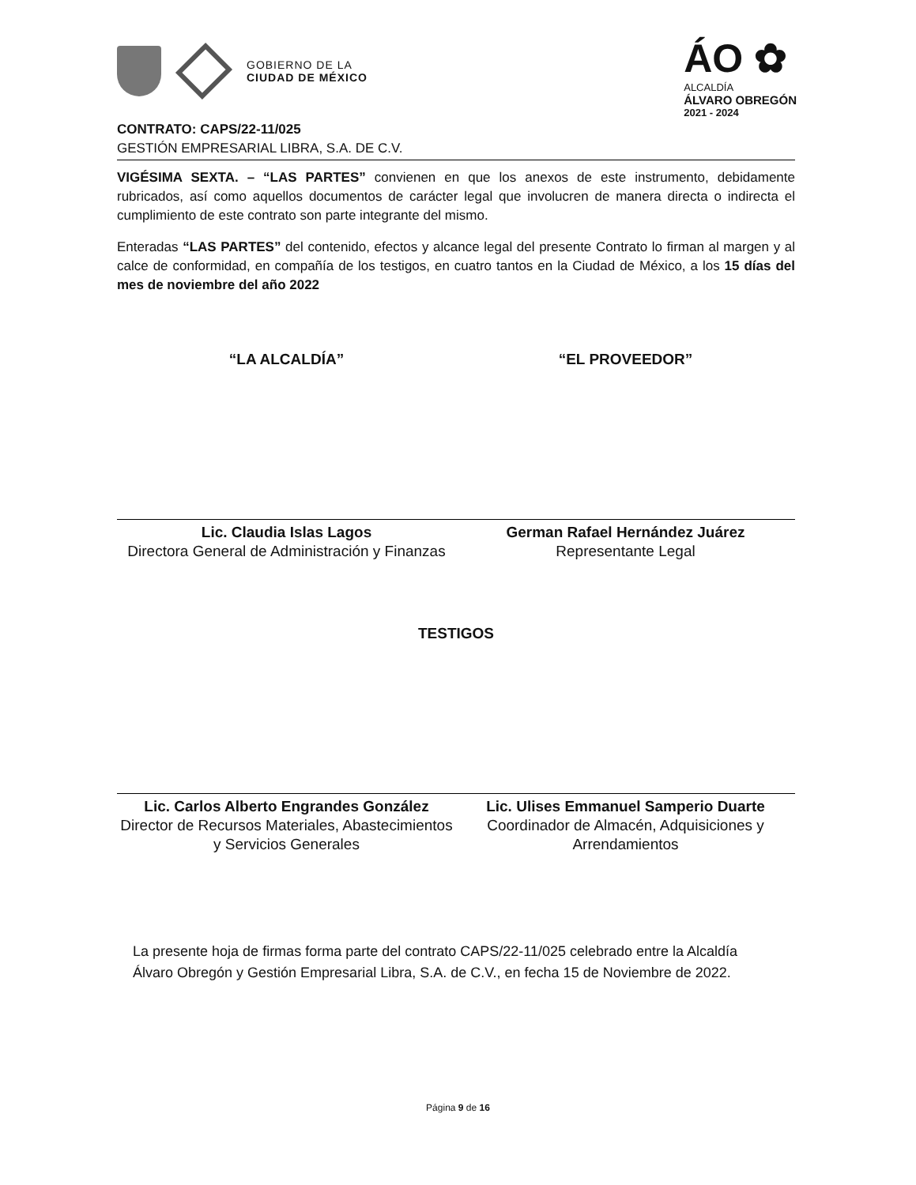GOBIERNO DE LA
CIUDAD DE MÉXICO
ÁO ✿
ALCALDÍA
ÁLVARO OBREGÓN
2021 - 2024
CONTRATO: CAPS/22-11/025
GESTIÓN EMPRESARIAL LIBRA, S.A. DE C.V.
VIGÉSIMA SEXTA. – “LAS PARTES” convienen en que los anexos de este instrumento, debidamente rubricados, así como aquellos documentos de carácter legal que involucren de manera directa o indirecta el cumplimiento de este contrato son parte integrante del mismo.
Enteradas “LAS PARTES” del contenido, efectos y alcance legal del presente Contrato lo firman al margen y al calce de conformidad, en compañía de los testigos, en cuatro tantos en la Ciudad de México, a los 15 días del mes de noviembre del año 2022
“LA ALCALDÍA”
Lic. Claudia Islas Lagos
Directora General de Administración y Finanzas
“EL PROVEEDOR”
German Rafael Hernández Juárez
Representante Legal
TESTIGOS
Lic. Carlos Alberto Engrandes González
Director de Recursos Materiales, Abastecimientos y Servicios Generales
Lic. Ulises Emmanuel Samperio Duarte
Coordinador de Almacén, Adquisiciones y Arrendamientos
La presente hoja de firmas forma parte del contrato CAPS/22-11/025 celebrado entre la Alcaldía Álvaro Obregón y Gestión Empresarial Libra, S.A. de C.V., en fecha 15 de Noviembre de 2022.
Página 9 de 16